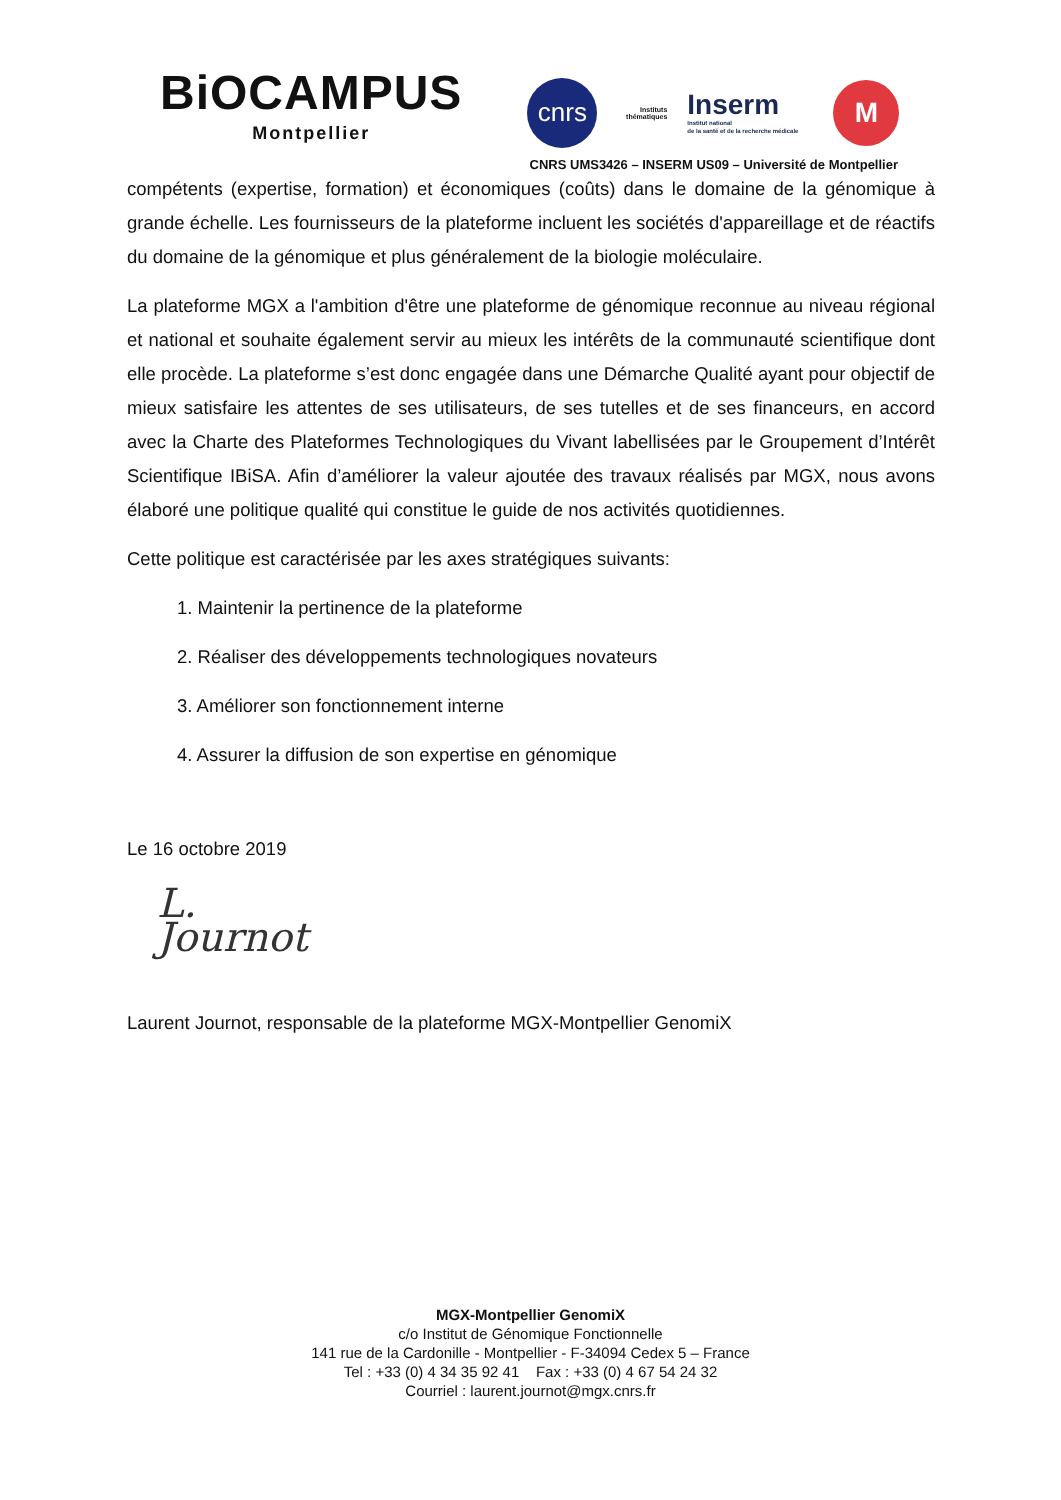BiOCAMPUS
Montpellier
cnrs
Instituts thématiques
Inserm
Institut national
de la santé et de la recherche médicale
M
CNRS UMS3426 – INSERM US09 – Université de Montpellier
compétents (expertise, formation) et économiques (coûts) dans le domaine de la génomique à grande échelle. Les fournisseurs de la plateforme incluent les sociétés d'appareillage et de réactifs du domaine de la génomique et plus généralement de la biologie moléculaire.
La plateforme MGX a l'ambition d'être une plateforme de génomique reconnue au niveau régional et national et souhaite également servir au mieux les intérêts de la communauté scientifique dont elle procède. La plateforme s’est donc engagée dans une Démarche Qualité ayant pour objectif de mieux satisfaire les attentes de ses utilisateurs, de ses tutelles et de ses financeurs, en accord avec la Charte des Plateformes Technologiques du Vivant labellisées par le Groupement d’Intérêt Scientifique IBiSA. Afin d’améliorer la valeur ajoutée des travaux réalisés par MGX, nous avons élaboré une politique qualité qui constitue le guide de nos activités quotidiennes.
Cette politique est caractérisée par les axes stratégiques suivants:
1. Maintenir la pertinence de la plateforme
2. Réaliser des développements technologiques novateurs
3. Améliorer son fonctionnement interne
4. Assurer la diffusion de son expertise en génomique
Le 16 octobre 2019
L. Journot
Laurent Journot, responsable de la plateforme MGX-Montpellier GenomiX
MGX-Montpellier GenomiX
c/o Institut de Génomique Fonctionnelle
141 rue de la Cardonille - Montpellier - F-34094 Cedex 5 – France
Tel : +33 (0) 4 34 35 92 41 Fax : +33 (0) 4 67 54 24 32
Courriel : laurent.journot@mgx.cnrs.fr